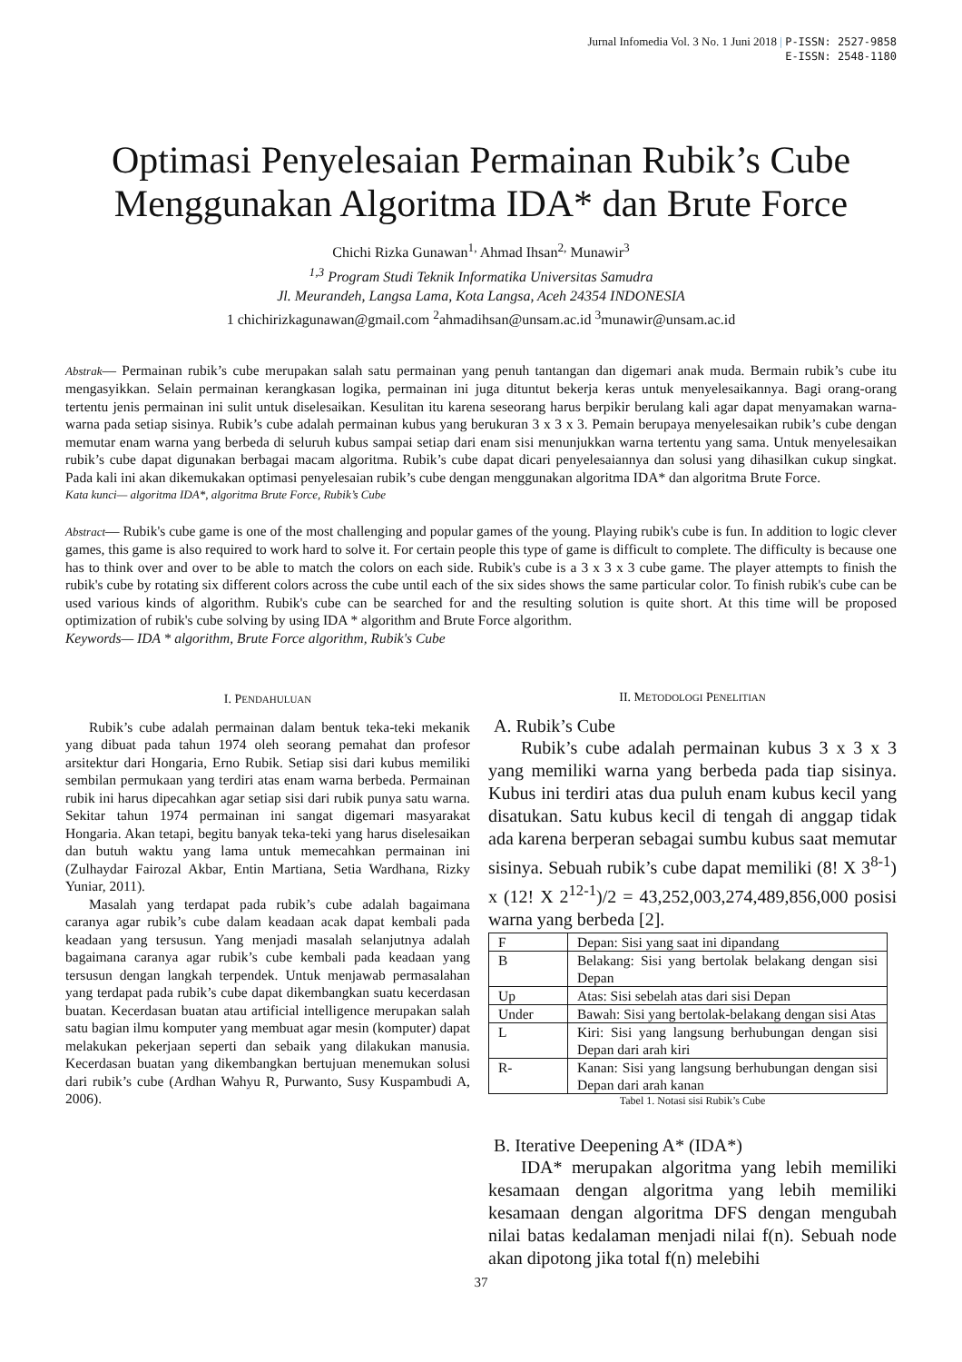Jurnal Infomedia Vol. 3 No. 1 Juni 2018 | P-ISSN: 2527-9858
E-ISSN: 2548-1180
Optimasi Penyelesaian Permainan Rubik’s Cube
Menggunakan Algoritma IDA* dan Brute Force
Chichi Rizka Gunawan<sup>1,</sup> Ahmad Ihsan<sup>2,</sup> Munawir<sup>3</sup>
<sup>1,3</sup> Program Studi Teknik Informatika Universitas Samudra
Jl. Meurandeh, Langsa Lama, Kota Langsa, Aceh 24354 INDONESIA
1 chichirizkagunawan@gmail.com <sup>2</sup>ahmadihsan@unsam.ac.id <sup>3</sup>munawir@unsam.ac.id
Abstrak— Permainan rubik’s cube merupakan salah satu permainan yang penuh tantangan dan digemari anak muda. Bermain rubik’s cube itu mengasyikkan. Selain permainan kerangkasan logika, permainan ini juga dituntut bekerja keras untuk menyelesaikannya. Bagi orang-orang tertentu jenis permainan ini sulit untuk diselesaikan. Kesulitan itu karena seseorang harus berpikir berulang kali agar dapat menyamakan warna-warna pada setiap sisinya. Rubik’s cube adalah permainan kubus yang berukuran 3 x 3 x 3. Pemain berupaya menyelesaikan rubik’s cube dengan memutar enam warna yang berbeda di seluruh kubus sampai setiap dari enam sisi menunjukkan warna tertentu yang sama. Untuk menyelesaikan rubik’s cube dapat digunakan berbagai macam algoritma. Rubik’s cube dapat dicari penyelesaiannya dan solusi yang dihasilkan cukup singkat. Pada kali ini akan dikemukakan optimasi penyelesaian rubik’s cube dengan menggunakan algoritma IDA* dan algoritma Brute Force.
Kata kunci— algoritma IDA*, algoritma Brute Force, Rubik’s Cube
Abstract— Rubik's cube game is one of the most challenging and popular games of the young. Playing rubik's cube is fun. In addition to logic clever games, this game is also required to work hard to solve it. For certain people this type of game is difficult to complete. The difficulty is because one has to think over and over to be able to match the colors on each side. Rubik's cube is a 3 x 3 x 3 cube game. The player attempts to finish the rubik's cube by rotating six different colors across the cube until each of the six sides shows the same particular color. To finish rubik's cube can be used various kinds of algorithm. Rubik's cube can be searched for and the resulting solution is quite short. At this time will be proposed optimization of rubik's cube solving by using IDA * algorithm and Brute Force algorithm.
Keywords— IDA * algorithm, Brute Force algorithm, Rubik's Cube
I. PENDAHULUAN
Rubik’s cube adalah permainan dalam bentuk teka-teki mekanik yang dibuat pada tahun 1974 oleh seorang pemahat dan profesor arsitektur dari Hongaria, Erno Rubik. Setiap sisi dari kubus memiliki sembilan permukaan yang terdiri atas enam warna berbeda. Permainan rubik ini harus dipecahkan agar setiap sisi dari rubik punya satu warna. Sekitar tahun 1974 permainan ini sangat digemari masyarakat Hongaria. Akan tetapi, begitu banyak teka-teki yang harus diselesaikan dan butuh waktu yang lama untuk memecahkan permainan ini (Zulhaydar Fairozal Akbar, Entin Martiana, Setia Wardhana, Rizky Yuniar, 2011).
Masalah yang terdapat pada rubik’s cube adalah bagaimana caranya agar rubik’s cube dalam keadaan acak dapat kembali pada keadaan yang tersusun. Yang menjadi masalah selanjutnya adalah bagaimana caranya agar rubik’s cube kembali pada keadaan yang tersusun dengan langkah terpendek. Untuk menjawab permasalahan yang terdapat pada rubik’s cube dapat dikembangkan suatu kecerdasan buatan. Kecerdasan buatan atau artificial intelligence merupakan salah satu bagian ilmu komputer yang membuat agar mesin (komputer) dapat melakukan pekerjaan seperti dan sebaik yang dilakukan manusia. Kecerdasan buatan yang dikembangkan bertujuan menemukan solusi dari rubik’s cube (Ardhan Wahyu R, Purwanto, Susy Kuspambudi A, 2006).
II. METODOLOGI PENELITIAN
A. Rubik’s Cube
Rubik’s cube adalah permainan kubus 3 x 3 x 3 yang memiliki warna yang berbeda pada tiap sisinya. Kubus ini terdiri atas dua puluh enam kubus kecil yang disatukan. Satu kubus kecil di tengah di anggap tidak ada karena berperan sebagai sumbu kubus saat memutar sisinya. Sebuah rubik’s cube dapat memiliki (8! X 3<sup>8-1</sup>) x (12! X 2<sup>12-1</sup>)/2 = 43,252,003,274,489,856,000 posisi warna yang berbeda [2].
| F | Depan: Sisi yang saat ini dipandang |
| B | Belakang: Sisi yang bertolak belakang dengan sisi Depan |
| Up | Atas: Sisi sebelah atas dari sisi Depan |
| Under | Bawah: Sisi yang bertolak-belakang dengan sisi Atas |
| L | Kiri: Sisi yang langsung berhubungan dengan sisi Depan dari arah kiri |
| R- | Kanan: Sisi yang langsung berhubungan dengan sisi Depan dari arah kanan |
Tabel 1. Notasi sisi Rubik’s Cube
B. Iterative Deepening A* (IDA*)
IDA* merupakan algoritma yang lebih memiliki kesamaan dengan algoritma yang lebih memiliki kesamaan dengan algoritma DFS dengan mengubah nilai batas kedalaman menjadi nilai f(n). Sebuah node akan dipotong jika total f(n) melebihi
37